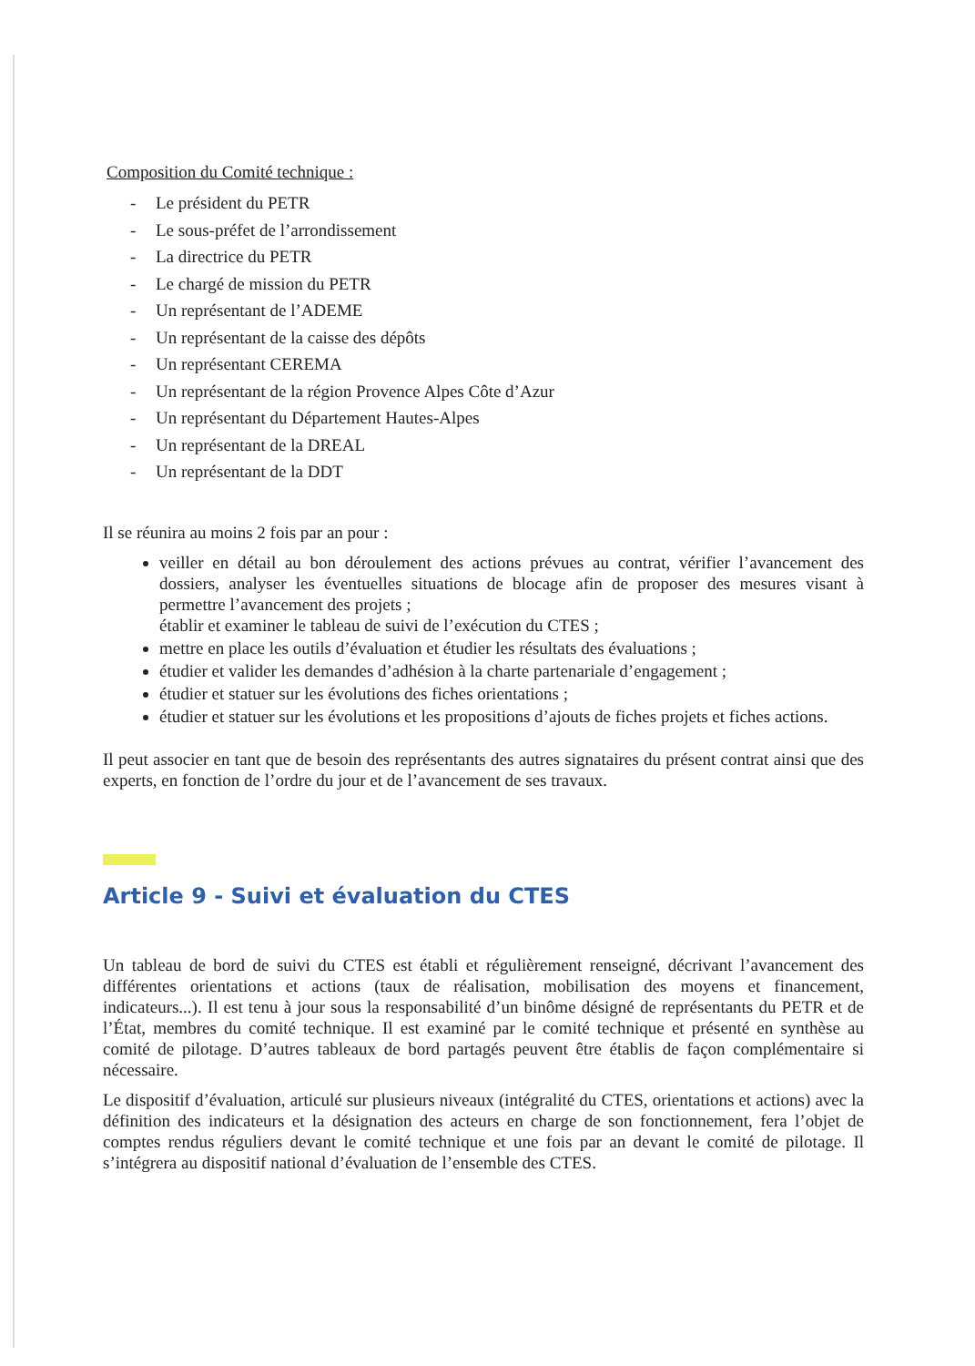Composition du Comité technique :
- Le président du PETR
- Le sous-préfet de l’arrondissement
- La directrice du PETR
- Le chargé de mission du PETR
- Un représentant de l’ADEME
- Un représentant de la caisse des dépôts
- Un représentant CEREMA
- Un représentant de la région Provence Alpes Côte d’Azur
- Un représentant du Département Hautes-Alpes
- Un représentant de la DREAL
- Un représentant de la DDT
Il se réunira au moins 2 fois par an pour :
veiller en détail au bon déroulement des actions prévues au contrat, vérifier l’avancement des dossiers, analyser les éventuelles situations de blocage afin de proposer des mesures visant à permettre l’avancement des projets ;
établir et examiner le tableau de suivi de l’exécution du CTES ;
mettre en place les outils d’évaluation et étudier les résultats des évaluations ;
étudier et valider les demandes d’adhésion à la charte partenariale d’engagement ;
étudier et statuer sur les évolutions des fiches orientations ;
étudier et statuer sur les évolutions et les propositions d’ajouts de fiches projets et fiches actions.
Il peut associer en tant que de besoin des représentants des autres signataires du présent contrat ainsi que des experts, en fonction de l’ordre du jour et de l’avancement de ses travaux.
Article 9 - Suivi et évaluation du CTES
Un tableau de bord de suivi du CTES est établi et régulièrement renseigné, décrivant l’avancement des différentes orientations et actions (taux de réalisation, mobilisation des moyens et financement, indicateurs...). Il est tenu à jour sous la responsabilité d’un binôme désigné de représentants du PETR et de l’État, membres du comité technique. Il est examiné par le comité technique et présenté en synthèse au comité de pilotage. D’autres tableaux de bord partagés peuvent être établis de façon complémentaire si nécessaire.
Le dispositif d’évaluation, articulé sur plusieurs niveaux (intégralité du CTES, orientations et actions) avec la définition des indicateurs et la désignation des acteurs en charge de son fonctionnement, fera l’objet de comptes rendus réguliers devant le comité technique et une fois par an devant le comité de pilotage. Il s’intégrera au dispositif national d’évaluation de l’ensemble des CTES.